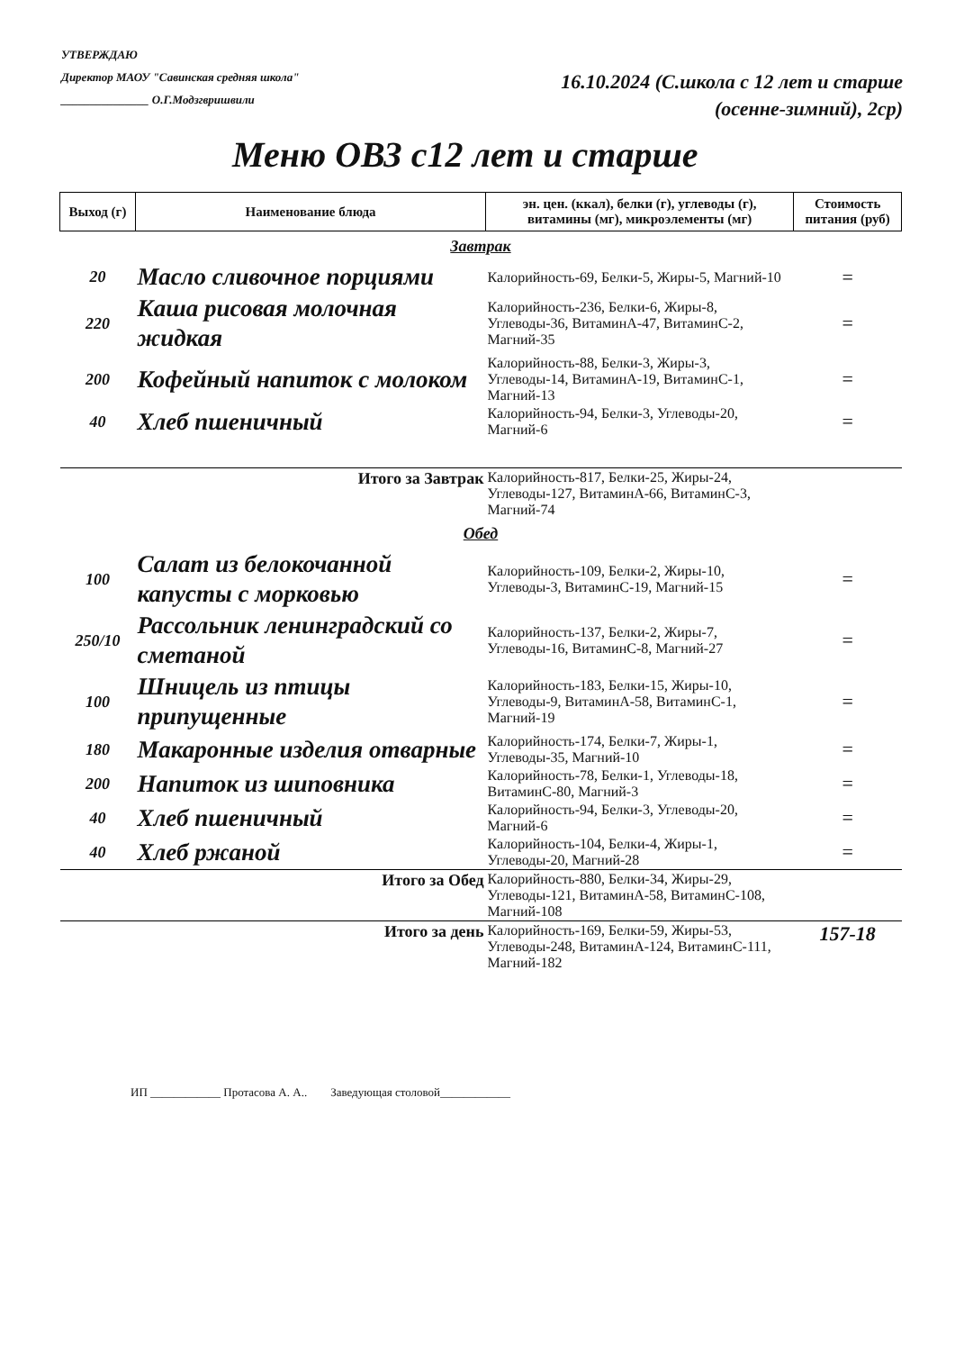УТВЕРЖДАЮ
Директор МАОУ "Савинская средняя школа"
_______________ О.Г.Модзгвришвили
16.10.2024 (С.школа с 12 лет и старше
(осенне-зимний), 2ср)
Меню ОВЗ с12 лет и старше
| Выход (г) | Наименование блюда | эн. цен. (ккал), белки (г), углеводы (г), витамины (мг), микроэлементы (мг) | Стоимость питания (руб) |
| --- | --- | --- | --- |
| Завтрак | | | |
| 20 | Масло сливочное порциями | Калорийность-69, Белки-5, Жиры-5, Магний-10 | = |
| 220 | Каша рисовая молочная жидкая | Калорийность-236, Белки-6, Жиры-8, Углеводы-36, ВитаминА-47, ВитаминС-2, Магний-35 | = |
| 200 | Кофейный напиток с молоком | Калорийность-88, Белки-3, Жиры-3, Углеводы-14, ВитаминА-19, ВитаминС-1, Магний-13 | = |
| 40 | Хлеб пшеничный | Калорийность-94, Белки-3, Углеводы-20, Магний-6 | = |
| Итого за Завтрак | | Калорийность-817, Белки-25, Жиры-24, Углеводы-127, ВитаминА-66, ВитаминС-3, Магний-74 | |
| Обед | | | |
| 100 | Салат из белокочанной капусты с морковью | Калорийность-109, Белки-2, Жиры-10, Углеводы-3, ВитаминС-19, Магний-15 | = |
| 250/10 | Рассольник ленинградский со сметаной | Калорийность-137, Белки-2, Жиры-7, Углеводы-16, ВитаминС-8, Магний-27 | = |
| 100 | Шницель из птицы припущенные | Калорийность-183, Белки-15, Жиры-10, Углеводы-9, ВитаминА-58, ВитаминС-1, Магний-19 | = |
| 180 | Макаронные изделия отварные | Калорийность-174, Белки-7, Жиры-1, Углеводы-35, Магний-10 | = |
| 200 | Напиток из шиповника | Калорийность-78, Белки-1, Углеводы-18, ВитаминС-80, Магний-3 | = |
| 40 | Хлеб пшеничный | Калорийность-94, Белки-3, Углеводы-20, Магний-6 | = |
| 40 | Хлеб ржаной | Калорийность-104, Белки-4, Жиры-1, Углеводы-20, Магний-28 | = |
| Итого за Обед | | Калорийность-880, Белки-34, Жиры-29, Углеводы-121, ВитаминА-58, ВитаминС-108, Магний-108 | |
| Итого за день | | Калорийность-169, Белки-59, Жиры-53, Углеводы-248, ВитаминА-124, ВитаминС-111, Магний-182 | 157-18 |
ИП ____________ Протасова А. А.. Заведующая столовой____________